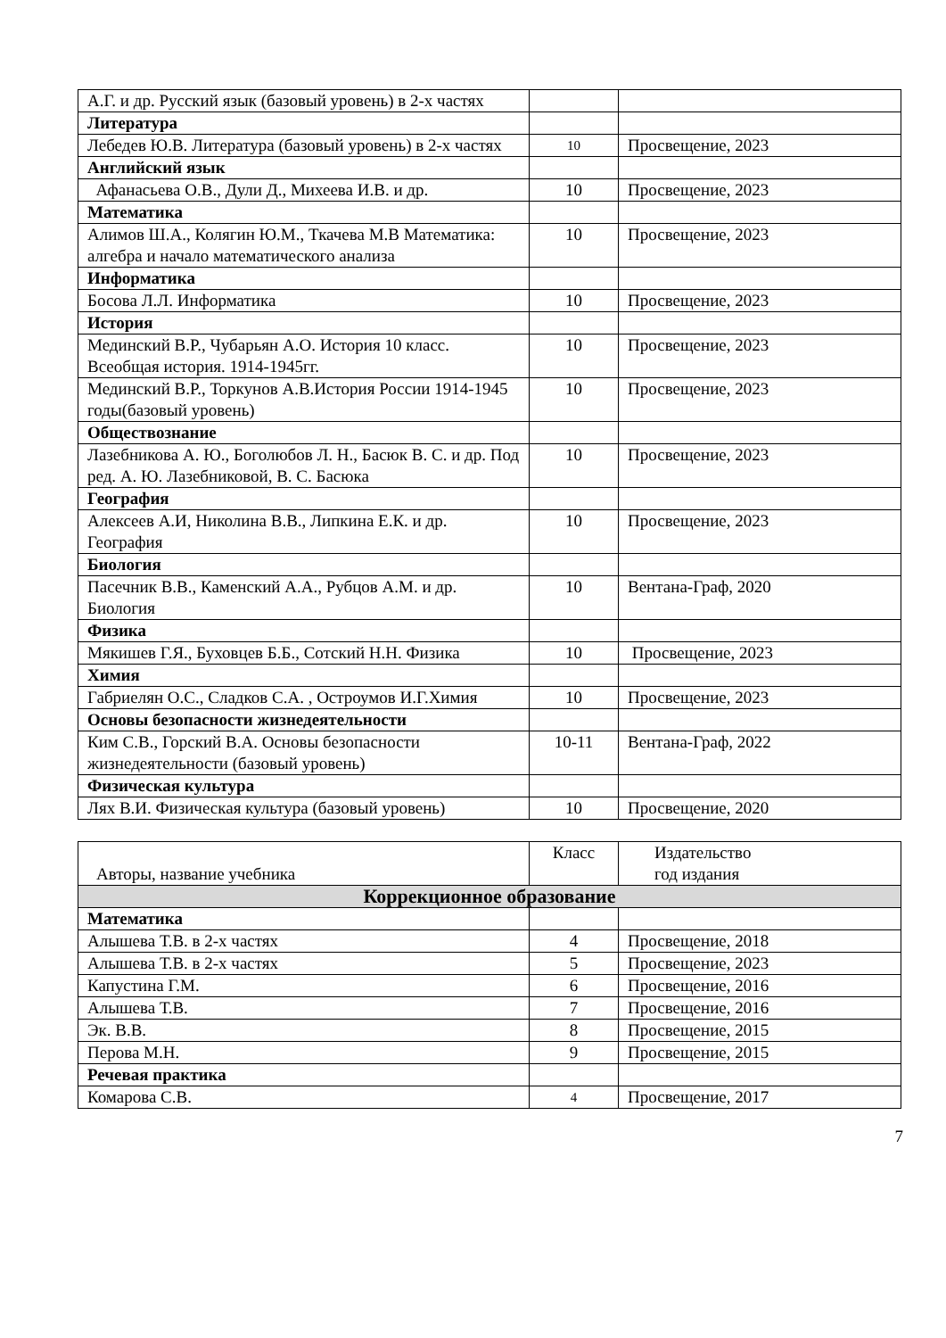| А.Г. и др. Русский язык (базовый уровень) в 2-х частях | | |
| Литература | | |
| Лебедев Ю.В. Литература (базовый уровень) в 2-х частях | 10 | Просвещение, 2023 |
| Английский язык | | |
| Афанасьева О.В., Дули Д., Михеева И.В. и др. | 10 | Просвещение, 2023 |
| Математика | | |
| Алимов Ш.А., Колягин Ю.М., Ткачева М.В Математика: алгебра и начало математического анализа | 10 | Просвещение, 2023 |
| Информатика | | |
| Босова Л.Л. Информатика | 10 | Просвещение, 2023 |
| История | | |
| Мединский В.Р., Чубарьян А.О. История 10 класс. Всеобщая история. 1914-1945гг. | 10 | Просвещение, 2023 |
| Мединский В.Р., Торкунов А.В.История России 1914-1945 годы(базовый уровень) | 10 | Просвещение, 2023 |
| Обществознание | | |
| Лазебникова А. Ю., Боголюбов Л. Н., Басюк В. С. и др. Под ред. А. Ю. Лазебниковой, В. С. Басюка | 10 | Просвещение, 2023 |
| География | | |
| Алексеев А.И, Николина В.В., Липкина Е.К. и др. География | 10 | Просвещение, 2023 |
| Биология | | |
| Пасечник В.В., Каменский А.А., Рубцов А.М. и др. Биология | 10 | Вентана-Граф, 2020 |
| Физика | | |
| Мякишев Г.Я., Буховцев Б.Б., Сотский Н.Н. Физика | 10 | Просвещение, 2023 |
| Химия | | |
| Габриелян О.С., Сладков С.А. , Остроумов И.Г.Химия | 10 | Просвещение, 2023 |
| Основы безопасности жизнедеятельности | | |
| Ким С.В., Горский В.А. Основы безопасности жизнедеятельности (базовый уровень) | 10-11 | Вентана-Граф, 2022 |
| Физическая культура | | |
| Лях В.И. Физическая культура (базовый уровень) | 10 | Просвещение, 2020 |
| Авторы, название учебника | Класс | Издательство год издания |
| Коррекционное образование | | |
| Математика | | |
| Алышева Т.В. в 2-х частях | 4 | Просвещение, 2018 |
| Алышева Т.В. в 2-х частях | 5 | Просвещение, 2023 |
| Капустина Г.М. | 6 | Просвещение, 2016 |
| Алышева Т.В. | 7 | Просвещение, 2016 |
| Эк. В.В. | 8 | Просвещение, 2015 |
| Перова М.Н. | 9 | Просвещение, 2015 |
| Речевая практика | | |
| Комарова С.В. | 4 | Просвещение, 2017 |
7